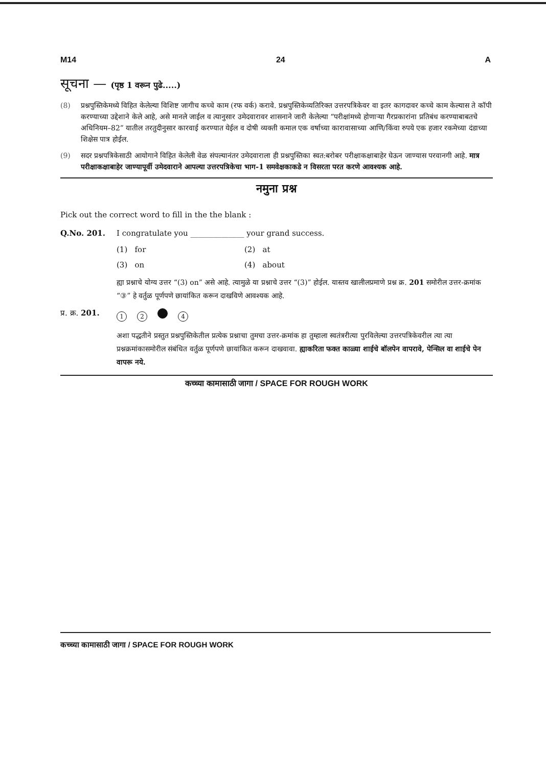M14 24 A
सूचना — (पृष्ठ 1 वरून पुढे.....)
(8) प्रश्नपुस्तिकेमध्ये विहित केलेल्या विशिष्ट जागीच कच्चे काम (रफ वर्क) करावे. प्रश्नपुस्तिकेव्यतिरिक्त उत्तरपत्रिकेवर वा इतर कागदावर कच्चे काम केल्यास ते कॉपी करण्याच्या उद्देशाने केले आहे, असे मानले जाईल व त्यानुसार उमेदवारावर शासनाने जारी केलेल्या “परीक्षांमध्ये होणाऱ्या गैरप्रकारांना प्रतिबंध करण्याबाबतचे अधिनियम–82” यातील तरतुदीनुसार कारवाई करण्यात येईल व दोषी व्यक्ती कमाल एक वर्षाच्या कारावासाच्या आणि/किंवा रुपये एक हजार रकमेच्या दंडाच्या शिक्षेस पात्र होईल.
(9) सदर प्रश्नपत्रिकेसाठी आयोगाने विहित केलेली वेळ संपल्यानंतर उमेदवाराला ही प्रश्नपुस्तिका स्वत:बरोबर परीक्षाकक्षाबाहेर घेऊन जाण्यास परवानगी आहे. मात्र परीक्षाकक्षाबाहेर जाण्यापूर्वी उमेदवाराने आपल्या उत्तरपत्रिकेचा भाग-1 समवेक्षकाकडे न विसरता परत करणे आवश्यक आहे.
नमुना प्रश्न
Pick out the correct word to fill in the the blank :
Q.No. 201. I congratulate you ______________ your grand success.
(1) for (2) at (3) on (4) about
ह्या प्रश्नाचे योग्य उत्तर “(3) on” असे आहे. त्यामुळे या प्रश्नाचे उत्तर “(3)” होईल. यास्तव खालीलप्रमाणे प्रश्न क्र. 201 समोरील उत्तर-क्रमांक “③” हे वर्तुळ पूर्णपणे छायांकित करून दाखविणे आवश्यक आहे.
प्र. क्र. 201. 1 2 4
अशा पद्धतीने प्रस्तुत प्रश्नपुस्तिकेतील प्रत्येक प्रश्नाचा तुमचा उत्तर-क्रमांक हा तुम्हाला स्वतंत्ररीत्या पुरविलेल्या उत्तरपत्रिकेवरील त्या त्या प्रश्नक्रमांकासमोरील संबंधित वर्तुळ पूर्णपणे छायांकित करून दाखवावा. ह्याकरिता फक्त काळ्या शाईचे बॉलपेन वापरावे, पेन्सिल वा शाईचे पेन वापरू नये.
कच्च्या कामासाठी जागा / SPACE FOR ROUGH WORK
कच्च्या कामासाठी जागा / SPACE FOR ROUGH WORK